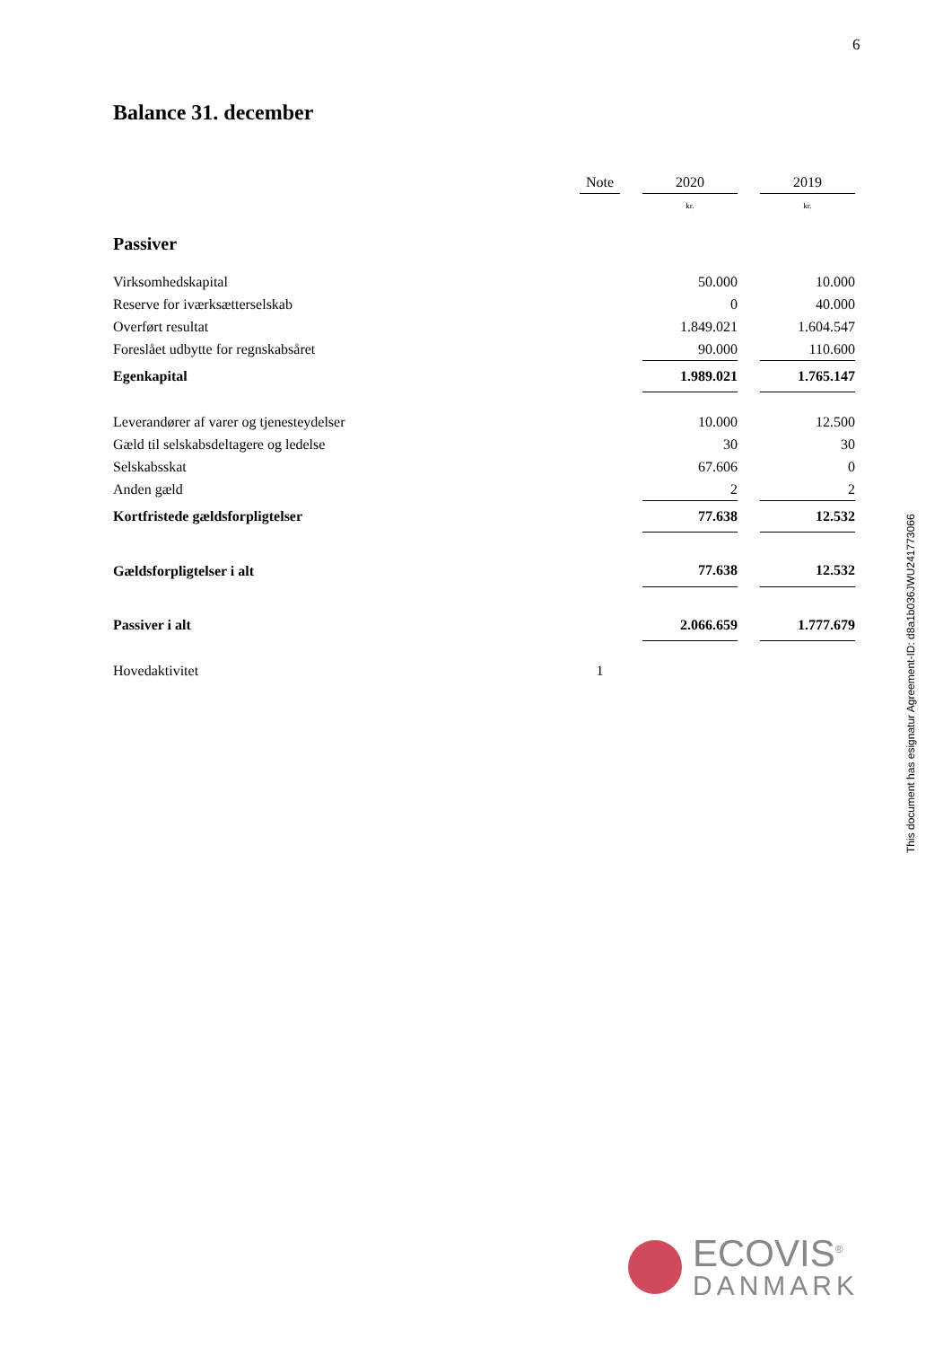6
Balance 31. december
| | Note | | 2020 | | 2019 |
| --- | --- | --- | --- | --- | --- |
| | | | kr. | | kr. |
| Passiver | | | | | |
| Virksomhedskapital | | | 50.000 | | 10.000 |
| Reserve for iværksætterselskab | | | 0 | | 40.000 |
| Overført resultat | | | 1.849.021 | | 1.604.547 |
| Foreslået udbytte for regnskabsåret | | | 90.000 | | 110.600 |
| Egenkapital | | | 1.989.021 | | 1.765.147 |
| Leverandører af varer og tjenesteydelser | | | 10.000 | | 12.500 |
| Gæld til selskabsdeltagere og ledelse | | | 30 | | 30 |
| Selskabsskat | | | 67.606 | | 0 |
| Anden gæld | | | 2 | | 2 |
| Kortfristede gældsforpligtelser | | | 77.638 | | 12.532 |
| Gældsforpligtelser i alt | | | 77.638 | | 12.532 |
| Passiver i alt | | | 2.066.659 | | 1.777.679 |
| Hovedaktivitet | 1 | | | | |
This document has esignatur Agreement-ID: d8a1b036JWU241773066
ECOVIS<sup>®</sup>
DANMARK